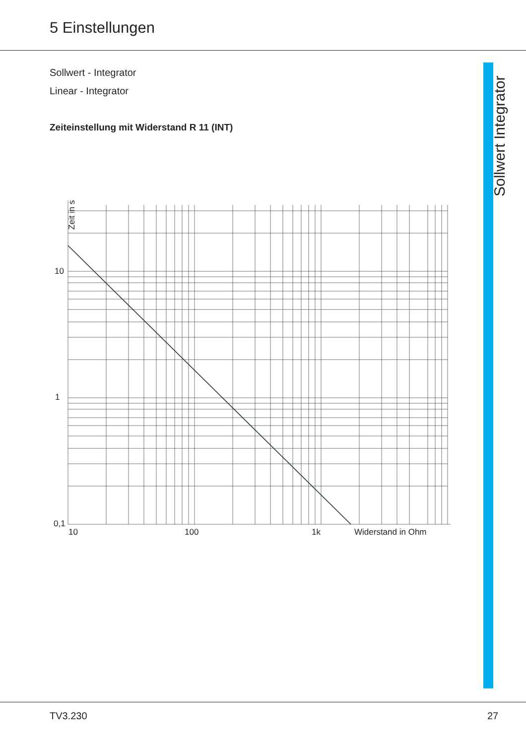5 Einstellungen
Sollwert Integrator
Sollwert - Integrator
Linear - Integrator
Zeiteinstellung mit Widerstand R 11 (INT)
Zeit in s
10
1
0,1
10
100
1k
Widerstand in Ohm
TV3.230 27